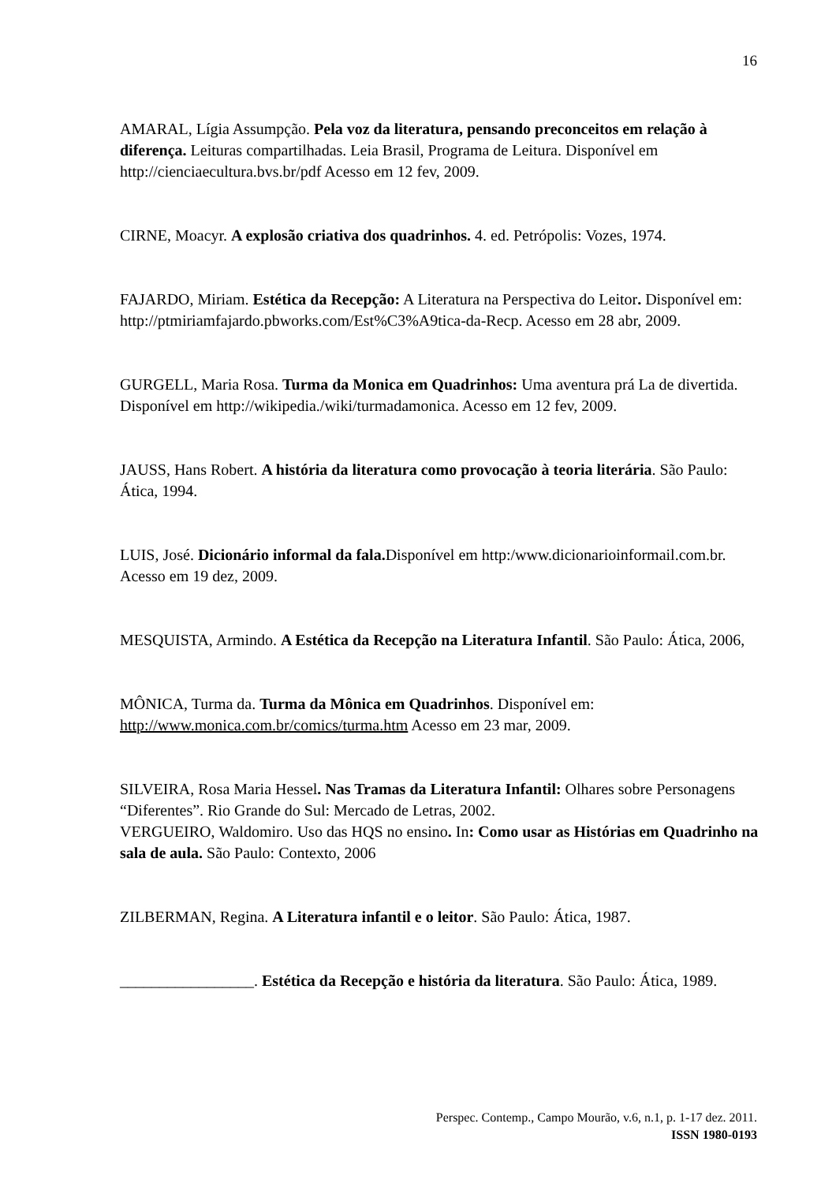16
AMARAL, Lígia Assumpção. Pela voz da literatura, pensando preconceitos em relação à diferença. Leituras compartilhadas. Leia Brasil, Programa de Leitura. Disponível em http://cienciaecultura.bvs.br/pdf Acesso em 12 fev, 2009.
CIRNE, Moacyr. A explosão criativa dos quadrinhos. 4. ed. Petrópolis: Vozes, 1974.
FAJARDO, Miriam. Estética da Recepção: A Literatura na Perspectiva do Leitor. Disponível em: http://ptmiriamfajardo.pbworks.com/Est%C3%A9tica-da-Recp. Acesso em 28 abr, 2009.
GURGELL, Maria Rosa. Turma da Monica em Quadrinhos: Uma aventura prá La de divertida. Disponível em http://wikipedia./wiki/turmadamonica. Acesso em 12 fev, 2009.
JAUSS, Hans Robert. A história da literatura como provocação à teoria literária. São Paulo: Ática, 1994.
LUIS, José. Dicionário informal da fala. Disponível em http:/www.dicionarioinformail.com.br. Acesso em 19 dez, 2009.
MESQUISTA, Armindo. A Estética da Recepção na Literatura Infantil. São Paulo: Ática, 2006,
MÔNICA, Turma da. Turma da Mônica em Quadrinhos. Disponível em: http://www.monica.com.br/comics/turma.htm Acesso em 23 mar, 2009.
SILVEIRA, Rosa Maria Hessel. Nas Tramas da Literatura Infantil: Olhares sobre Personagens “Diferentes”. Rio Grande do Sul: Mercado de Letras, 2002.
VERGUEIRO, Waldomiro. Uso das HQS no ensino. In: Como usar as Histórias em Quadrinho na sala de aula. São Paulo: Contexto, 2006
ZILBERMAN, Regina. A Literatura infantil e o leitor. São Paulo: Ática, 1987.
_________________. Estética da Recepção e história da literatura. São Paulo: Ática, 1989.
Perspec. Contemp., Campo Mourão, v.6, n.1, p. 1-17 dez. 2011.
ISSN 1980-0193